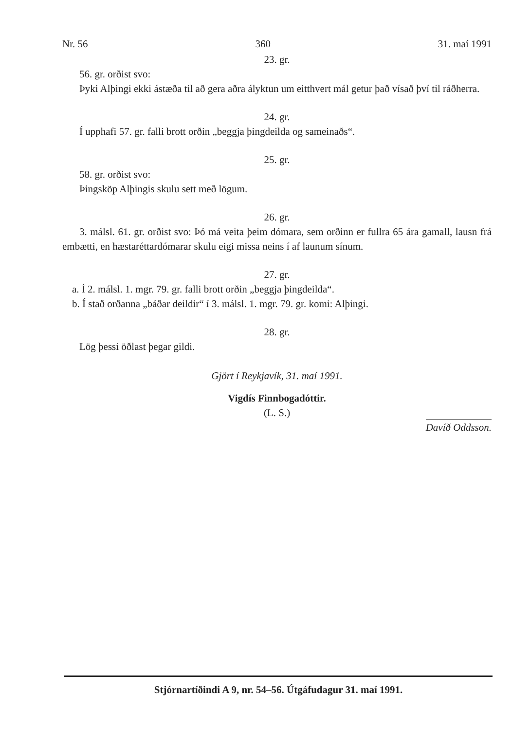Nr. 56 360 31. maí 1991
23. gr.
56. gr. orðist svo:
Þyki Alþingi ekki ástæða til að gera aðra ályktun um eitthvert mál getur það vísað því til ráðherra.
24. gr.
Í upphafi 57. gr. falli brott orðin „beggja þingdeilda og sameinaðs“.
25. gr.
58. gr. orðist svo:
Þingsköp Alþingis skulu sett með lögum.
26. gr.
3. málsl. 61. gr. orðist svo: Þó má veita þeim dómara, sem orðinn er fullra 65 ára gamall, lausn frá embætti, en hæstaréttardómarar skulu eigi missa neins í af launum sínum.
27. gr.
a. Í 2. málsl. 1. mgr. 79. gr. falli brott orðin „beggja þingdeilda“.
b. Í stað orðanna „báðar deildir“ í 3. málsl. 1. mgr. 79. gr. komi: Alþingi.
28. gr.
Lög þessi öðlast þegar gildi.
Gjört í Reykjavík, 31. maí 1991.
Vigdís Finnbogadóttir.
(L. S.)
Davíð Oddsson.
Stjórnartíðindi A 9, nr. 54–56. Útgáfudagur 31. maí 1991.